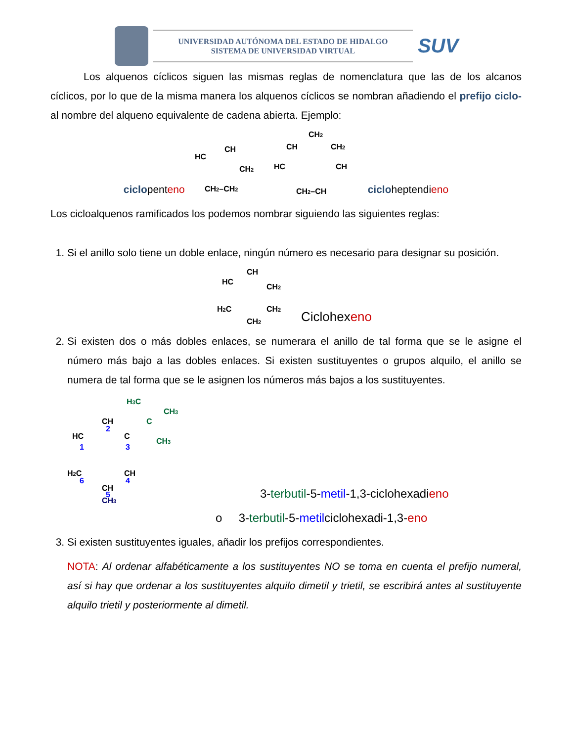UNIVERSIDAD AUTÓNOMA DEL ESTADO DE HIDALGO
SISTEMA DE UNIVERSIDAD VIRTUAL
SUV
Los alquenos cíclicos siguen las mismas reglas de nomenclatura que las de los alcanos cíclicos, por lo que de la misma manera los alquenos cíclicos se nombran añadiendo el prefijo ciclo- al nombre del alqueno equivalente de cadena abierta. Ejemplo:
ciclopenteno
HC
CH
CH2
CH2–CH2
CH
CH2
CH2
HC
CH
CH2–CH
cicloheptendieno
Los cicloalquenos ramificados los podemos nombrar siguiendo las siguientes reglas:
1. Si el anillo solo tiene un doble enlace, ningún número es necesario para designar su posición.
HC
CH
CH2
H2C
CH2
CH2
Ciclohexeno
2. Si existen dos o más dobles enlaces, se numerara el anillo de tal forma que se le asigne el número más bajo a las dobles enlaces. Si existen sustituyentes o grupos alquilo, el anillo se numera de tal forma que se le asignen los números más bajos a los sustituyentes.
H3C
CH3
C
CH3
CH
HC
C
H2C
CH
CH
CH3
2
1
3
4
6
5
3-terbutil-5-metil-1,3-ciclohexadieno
o 3-terbutil-5-metilciclohexadi-1,3-eno
3. Si existen sustituyentes iguales, añadir los prefijos correspondientes.
NOTA: Al ordenar alfabéticamente a los sustituyentes NO se toma en cuenta el prefijo numeral, así si hay que ordenar a los sustituyentes alquilo dimetil y trietil, se escribirá antes al sustituyente alquilo trietil y posteriormente al dimetil.